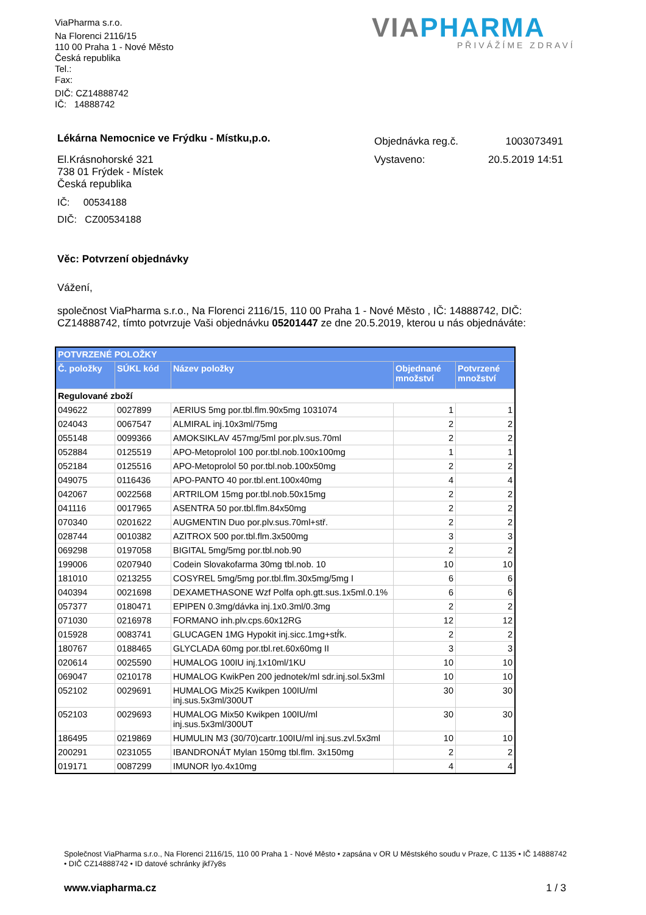ViaPharma s.r.o.
Na Florenci 2116/15
110 00 Praha 1 - Nové Město
Česká republika
Tel.:
Fax:
DIČ: CZ14888742
IČ: 14888742
VIA PHARMA
PŘIVÁŽÍME ZDRAVÍ
Lékárna Nemocnice ve Frýdku - Místku,p.o.
El.Krásnohorské 321
738 01 Frýdek - Místek
Česká republika
IČ: 00534188
DIČ: CZ00534188
Objednávka reg.č. 1003073491
Vystaveno: 20.5.2019 14:51
Věc: Potvrzení objednávky
Vážení,
společnost ViaPharma s.r.o., Na Florenci 2116/15, 110 00 Praha 1 - Nové Město , IČ: 14888742, DIČ: CZ14888742, tímto potvrzuje Vaši objednávku 05201447 ze dne 20.5.2019, kterou u nás objednáváte:
| POTVRZENÉ POLOŽKY | | | | |
| --- | --- | --- | --- | --- |
| Č. položky | SÚKL kód | Název položky | Objednané množství | Potvrzené množství |
| Regulované zboží | | | | |
| 049622 | 0027899 | AERIUS 5mg por.tbl.flm.90x5mg 1031074 | 1 | 1 |
| 024043 | 0067547 | ALMIRAL inj.10x3ml/75mg | 2 | 2 |
| 055148 | 0099366 | AMOKSIKLAV 457mg/5ml por.plv.sus.70ml | 2 | 2 |
| 052884 | 0125519 | APO-Metoprolol 100 por.tbl.nob.100x100mg | 1 | 1 |
| 052184 | 0125516 | APO-Metoprolol 50 por.tbl.nob.100x50mg | 2 | 2 |
| 049075 | 0116436 | APO-PANTO 40 por.tbl.ent.100x40mg | 4 | 4 |
| 042067 | 0022568 | ARTRILOM 15mg por.tbl.nob.50x15mg | 2 | 2 |
| 041116 | 0017965 | ASENTRA 50 por.tbl.flm.84x50mg | 2 | 2 |
| 070340 | 0201622 | AUGMENTIN Duo por.plv.sus.70ml+stř. | 2 | 2 |
| 028744 | 0010382 | AZITROX 500 por.tbl.flm.3x500mg | 3 | 3 |
| 069298 | 0197058 | BIGITAL 5mg/5mg por.tbl.nob.90 | 2 | 2 |
| 199006 | 0207940 | Codein Slovakofarma 30mg tbl.nob. 10 | 10 | 10 |
| 181010 | 0213255 | COSYREL 5mg/5mg por.tbl.flm.30x5mg/5mg I | 6 | 6 |
| 040394 | 0021698 | DEXAMETHASONE Wzf Polfa oph.gtt.sus.1x5ml.0.1% | 6 | 6 |
| 057377 | 0180471 | EPIPEN 0.3mg/dávka inj.1x0.3ml/0.3mg | 2 | 2 |
| 071030 | 0216978 | FORMANO inh.plv.cps.60x12RG | 12 | 12 |
| 015928 | 0083741 | GLUCAGEN 1MG Hypokit inj.sicc.1mg+stř́k. | 2 | 2 |
| 180767 | 0188465 | GLYCLADA 60mg por.tbl.ret.60x60mg II | 3 | 3 |
| 020614 | 0025590 | HUMALOG 100IU inj.1x10ml/1KU | 10 | 10 |
| 069047 | 0210178 | HUMALOG KwikPen 200 jednotek/ml sdr.inj.sol.5x3ml | 10 | 10 |
| 052102 | 0029691 | HUMALOG Mix25 Kwikpen 100IU/ml inj.sus.5x3ml/300UT | 30 | 30 |
| 052103 | 0029693 | HUMALOG Mix50 Kwikpen 100IU/ml inj.sus.5x3ml/300UT | 30 | 30 |
| 186495 | 0219869 | HUMULIN M3 (30/70)cartr.100IU/ml inj.sus.zvl.5x3ml | 10 | 10 |
| 200291 | 0231055 | IBANDRONÁT Mylan 150mg tbl.flm. 3x150mg | 2 | 2 |
| 019171 | 0087299 | IMUNOR lyo.4x10mg | 4 | 4 |
Společnost ViaPharma s.r.o., Na Florenci 2116/15, 110 00 Praha 1 - Nové Město • zapsána v OR U Městského soudu v Praze, C 1135 • IČ 14888742 • DIČ CZ14888742 • ID datové schránky jkf7y8s
www.viapharma.cz 1 / 3